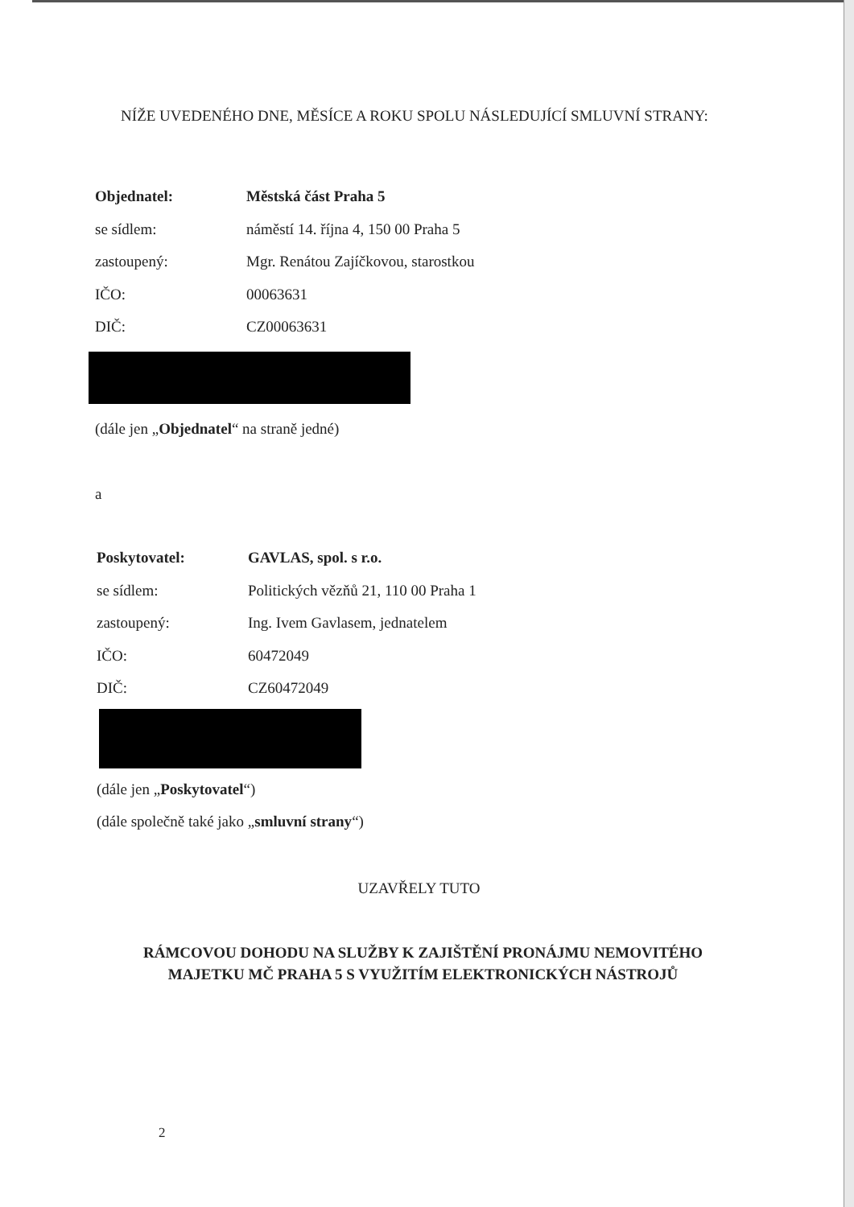NÍŽE UVEDENÉHO DNE, MĚSÍCE A ROKU SPOLU NÁSLEDUJÍCÍ SMLUVNÍ STRANY:
Objednatel: Městská část Praha 5
se sídlem: náměstí 14. října 4, 150 00 Praha 5
zastoupený: Mgr. Renátou Zajíčkovou, starostkou
IČO: 00063631
DIČ: CZ00063631
(dále jen „Objednatel“ na straně jedné)
a
Poskytovatel: GAVLAS, spol. s r.o.
se sídlem: Politických vězňů 21, 110 00 Praha 1
zastoupený: Ing. Ivem Gavlasem, jednatelem
IČO: 60472049
DIČ: CZ60472049
(dále jen „Poskytovatel“)
(dále společně také jako „smluvní strany“)
UZAVŘELY TUTO
RÁMCOVOU DOHODU NA SLUŽBY K ZAJIŠTĚNÍ PRONÁJMU NEMOVITÉHO
MAJETKU MČ PRAHA 5 S VYUŽITÍM ELEKTRONICKÝCH NÁSTROJŮ
2